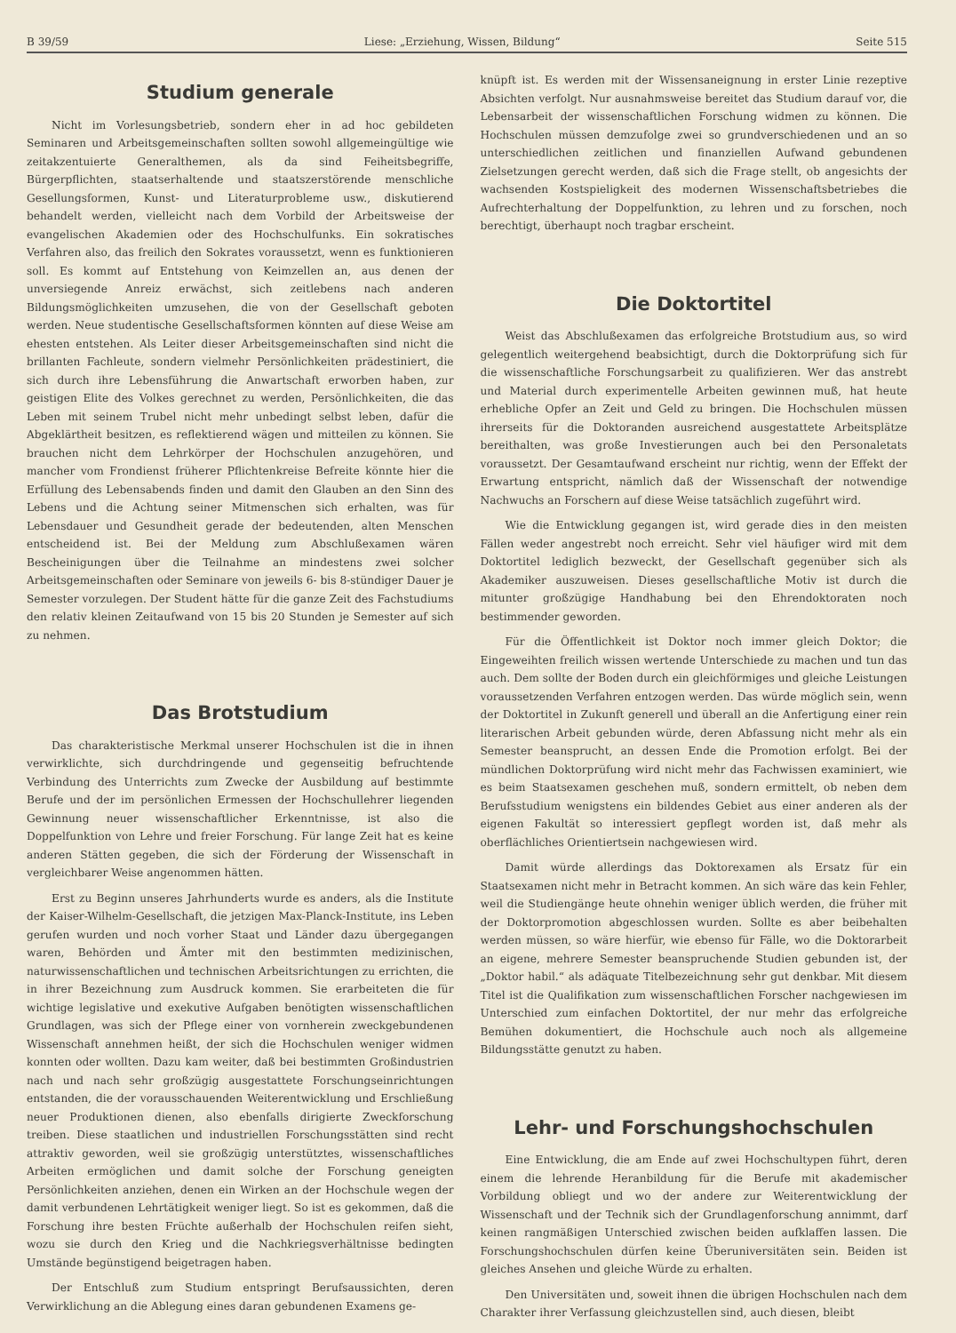B 39/59 Liese: „Erziehung, Wissen, Bildung“Seite 515
Studium generale
Nicht im Vorlesungsbetrieb, sondern eher in ad hoc gebildeten Seminaren und Arbeitsgemeinschaften sollten sowohl allgemeingültige wie zeitakzentuierte Generalthemen, als da sind Feiheitsbegriffe, Bürgerpflichten, staatserhaltende und staatszerstörende menschliche Gesellungsformen, Kunst- und Literaturprobleme usw., diskutierend behandelt werden, vielleicht nach dem Vorbild der Arbeitsweise der evangelischen Akademien oder des Hochschulfunks. Ein sokratisches Verfahren also, das freilich den Sokrates voraussetzt, wenn es funktionieren soll. Es kommt auf Entstehung von Keimzellen an, aus denen der unversiegende Anreiz erwächst, sich zeitlebens nach anderen Bildungsmöglichkeiten umzusehen, die von der Gesellschaft geboten werden. Neue studentische Gesellschaftsformen könnten auf diese Weise am ehesten entstehen. Als Leiter dieser Arbeitsgemeinschaften sind nicht die brillanten Fachleute, sondern vielmehr Persönlichkeiten prädestiniert, die sich durch ihre Lebensführung die Anwartschaft erworben haben, zur geistigen Elite des Volkes gerechnet zu werden, Persönlichkeiten, die das Leben mit seinem Trubel nicht mehr unbedingt selbst leben, dafür die Abgeklärtheit besitzen, es reflektierend wägen und mitteilen zu können. Sie brauchen nicht dem Lehrkörper der Hochschulen anzugehören, und mancher vom Frondienst früherer Pflichtenkreise Befreite könnte hier die Erfüllung des Lebensabends finden und damit den Glauben an den Sinn des Lebens und die Achtung seiner Mitmenschen sich erhalten, was für Lebensdauer und Gesundheit gerade der bedeutenden, alten Menschen entscheidend ist. Bei der Meldung zum Abschlußexamen wären Bescheinigungen über die Teilnahme an mindestens zwei solcher Arbeitsgemeinschaften oder Seminare von jeweils 6- bis 8-stündiger Dauer je Semester vorzulegen. Der Student hätte für die ganze Zeit des Fachstudiums den relativ kleinen Zeitaufwand von 15 bis 20 Stunden je Semester auf sich zu nehmen.
Das Brotstudium
Das charakteristische Merkmal unserer Hochschulen ist die in ihnen verwirklichte, sich durchdringende und gegenseitig befruchtende Verbindung des Unterrichts zum Zwecke der Ausbildung auf bestimmte Berufe und der im persönlichen Ermessen der Hochschullehrer liegenden Gewinnung neuer wissenschaftlicher Erkenntnisse, ist also die Doppelfunktion von Lehre und freier Forschung. Für lange Zeit hat es keine anderen Stätten gegeben, die sich der Förderung der Wissenschaft in vergleichbarer Weise angenommen hätten.
Erst zu Beginn unseres Jahrhunderts wurde es anders, als die Institute der Kaiser-Wilhelm-Gesellschaft, die jetzigen Max-Planck-Institute, ins Leben gerufen wurden und noch vorher Staat und Länder dazu übergegangen waren, Behörden und Ämter mit den bestimmten medizinischen, naturwissenschaftlichen und technischen Arbeitsrichtungen zu errichten, die in ihrer Bezeichnung zum Ausdruck kommen. Sie erarbeiteten die für wichtige legislative und exekutive Aufgaben benötigten wissenschaftlichen Grundlagen, was sich der Pflege einer von vornherein zweckgebundenen Wissenschaft annehmen heißt, der sich die Hochschulen weniger widmen konnten oder wollten. Dazu kam weiter, daß bei bestimmten Großindustrien nach und nach sehr großzügig ausgestattete Forschungseinrichtungen entstanden, die der vorausschauenden Weiterentwicklung und Erschließung neuer Produktionen dienen, also ebenfalls dirigierte Zweckforschung treiben. Diese staatlichen und industriellen Forschungsstätten sind recht attraktiv geworden, weil sie großzügig unterstütztes, wissenschaftliches Arbeiten ermöglichen und damit solche der Forschung geneigten Persönlichkeiten anziehen, denen ein Wirken an der Hochschule wegen der damit verbundenen Lehrtätigkeit weniger liegt. So ist es gekommen, daß die Forschung ihre besten Früchte außerhalb der Hochschulen reifen sieht, wozu sie durch den Krieg und die Nachkriegsverhältnisse bedingten Umstände begünstigend beigetragen haben.
Der Entschluß zum Studium entspringt Berufsaussichten, deren Verwirklichung an die Ablegung eines daran gebundenen Examens ge-
knüpft ist. Es werden mit der Wissensaneignung in erster Linie rezeptive Absichten verfolgt. Nur ausnahmsweise bereitet das Studium darauf vor, die Lebensarbeit der wissenschaftlichen Forschung widmen zu können. Die Hochschulen müssen demzufolge zwei so grundverschiedenen und an so unterschiedlichen zeitlichen und finanziellen Aufwand gebundenen Zielsetzungen gerecht werden, daß sich die Frage stellt, ob angesichts der wachsenden Kostspieligkeit des modernen Wissenschaftsbetriebes die Aufrechterhaltung der Doppelfunktion, zu lehren und zu forschen, noch berechtigt, überhaupt noch tragbar erscheint.
Die Doktortitel
Weist das Abschlußexamen das erfolgreiche Brotstudium aus, so wird gelegentlich weitergehend beabsichtigt, durch die Doktorprüfung sich für die wissenschaftliche Forschungsarbeit zu qualifizieren. Wer das anstrebt und Material durch experimentelle Arbeiten gewinnen muß, hat heute erhebliche Opfer an Zeit und Geld zu bringen. Die Hochschulen müssen ihrerseits für die Doktoranden ausreichend ausgestattete Arbeitsplätze bereithalten, was große Investierungen auch bei den Personaletats voraussetzt. Der Gesamtaufwand erscheint nur richtig, wenn der Effekt der Erwartung entspricht, nämlich daß der Wissenschaft der notwendige Nachwuchs an Forschern auf diese Weise tatsächlich zugeführt wird.
Wie die Entwicklung gegangen ist, wird gerade dies in den meisten Fällen weder angestrebt noch erreicht. Sehr viel häufiger wird mit dem Doktortitel lediglich bezweckt, der Gesellschaft gegenüber sich als Akademiker auszuweisen. Dieses gesellschaftliche Motiv ist durch die mitunter großzügige Handhabung bei den Ehrendoktoraten noch bestimmender geworden.
Für die Öffentlichkeit ist Doktor noch immer gleich Doktor; die Eingeweihten freilich wissen wertende Unterschiede zu machen und tun das auch. Dem sollte der Boden durch ein gleichförmiges und gleiche Leistungen voraussetzenden Verfahren entzogen werden. Das würde möglich sein, wenn der Doktortitel in Zukunft generell und überall an die Anfertigung einer rein literarischen Arbeit gebunden würde, deren Abfassung nicht mehr als ein Semester beansprucht, an dessen Ende die Promotion erfolgt. Bei der mündlichen Doktorprüfung wird nicht mehr das Fachwissen examiniert, wie es beim Staatsexamen geschehen muß, sondern ermittelt, ob neben dem Berufsstudium wenigstens ein bildendes Gebiet aus einer anderen als der eigenen Fakultät so interessiert gepflegt worden ist, daß mehr als oberflächliches Orientiertsein nachgewiesen wird.
Damit würde allerdings das Doktorexamen als Ersatz für ein Staatsexamen nicht mehr in Betracht kommen. An sich wäre das kein Fehler, weil die Studiengänge heute ohnehin weniger üblich werden, die früher mit der Doktorpromotion abgeschlossen wurden. Sollte es aber beibehalten werden müssen, so wäre hierfür, wie ebenso für Fälle, wo die Doktorarbeit an eigene, mehrere Semester beanspruchende Studien gebunden ist, der „Doktor habil.“ als adäquate Titelbezeichnung sehr gut denkbar. Mit diesem Titel ist die Qualifikation zum wissenschaftlichen Forscher nachgewiesen im Unterschied zum einfachen Doktortitel, der nur mehr das erfolgreiche Bemühen dokumentiert, die Hochschule auch noch als allgemeine Bildungsstätte genutzt zu haben.
Lehr- und Forschungshochschulen
Eine Entwicklung, die am Ende auf zwei Hochschultypen führt, deren einem die lehrende Heranbildung für die Berufe mit akademischer Vorbildung obliegt und wo der andere zur Weiterentwicklung der Wissenschaft und der Technik sich der Grundlagenforschung annimmt, darf keinen rangmäßigen Unterschied zwischen beiden aufklaffen lassen. Die Forschungshochschulen dürfen keine Überuniversitäten sein. Beiden ist gleiches Ansehen und gleiche Würde zu erhalten.
Den Universitäten und, soweit ihnen die übrigen Hochschulen nach dem Charakter ihrer Verfassung gleichzustellen sind, auch diesen, bleibt